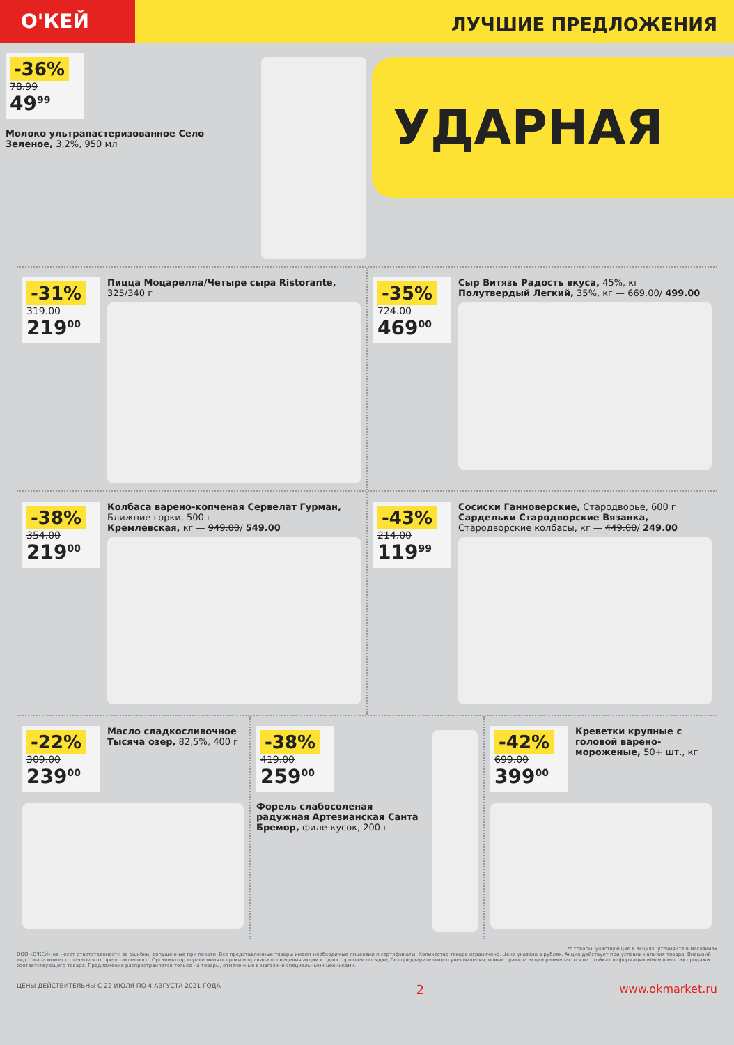О'КЕЙ
ЛУЧШИЕ ПРЕДЛОЖЕНИЯ
-36%
78.99
49<sup>99</sup>
Молоко ультрапастеризованное Село Зеленое, 3,2%, 950 мл
УДАРНАЯ
-31%
319.00
219<sup>00</sup>
Пицца Моцарелла/Четыре сыра Ristorante, 325/340 г
-35%
724.00
469<sup>00</sup>
Сыр Витязь Радость вкуса, 45%, кг
Полутвердый Легкий, 35%, кг — 669.00/ 499.00
-38%
354.00
219<sup>00</sup>
Колбаса варено-копченая Сервелат Гурман, Ближние горки, 500 г
Кремлевская, кг — 949.00/ 549.00
-43%
214.00
119<sup>99</sup>
Сосиски Ганноверские, Стародворье, 600 г
Сардельки Стародворские Вязанка, Стародворские колбасы, кг — 449.00/ 249.00
-22%
309.00
239<sup>00</sup>
Масло сладкосливочное Тысяча озер, 82,5%, 400 г
-38%
419.00
259<sup>00</sup>
Форель слабосоленая радужная Артезианская Санта Бремор, филе-кусок, 200 г
-42%
699.00
399<sup>00</sup>
Креветки крупные с головой варено-мороженые, 50+ шт., кг
** товары, участвующие в акциях, уточняйте в магазинах
ООО «О'КЕЙ» не несет ответственности за ошибки, допущенные при печати. Все представленные товары имеют необходимые лицензии и сертификаты. Количество товара ограничено. Цена указана в рублях. Акция действует при условии наличия товара. Внешний вид товара может отличаться от представленного. Организатор вправе менять сроки и правила проведения акции в одностороннем порядке, без предварительного уведомления; новые правила акции размещаются на стойках информации и/или в местах продажи соответствующего товара. Предложение распространяется только на товары, отмеченные в магазине специальными ценниками.
ЦЕНЫ ДЕЙСТВИТЕЛЬНЫ С 22 ИЮЛЯ ПО 4 АВГУСТА 2021 ГОДА 2 www.okmarket.ru